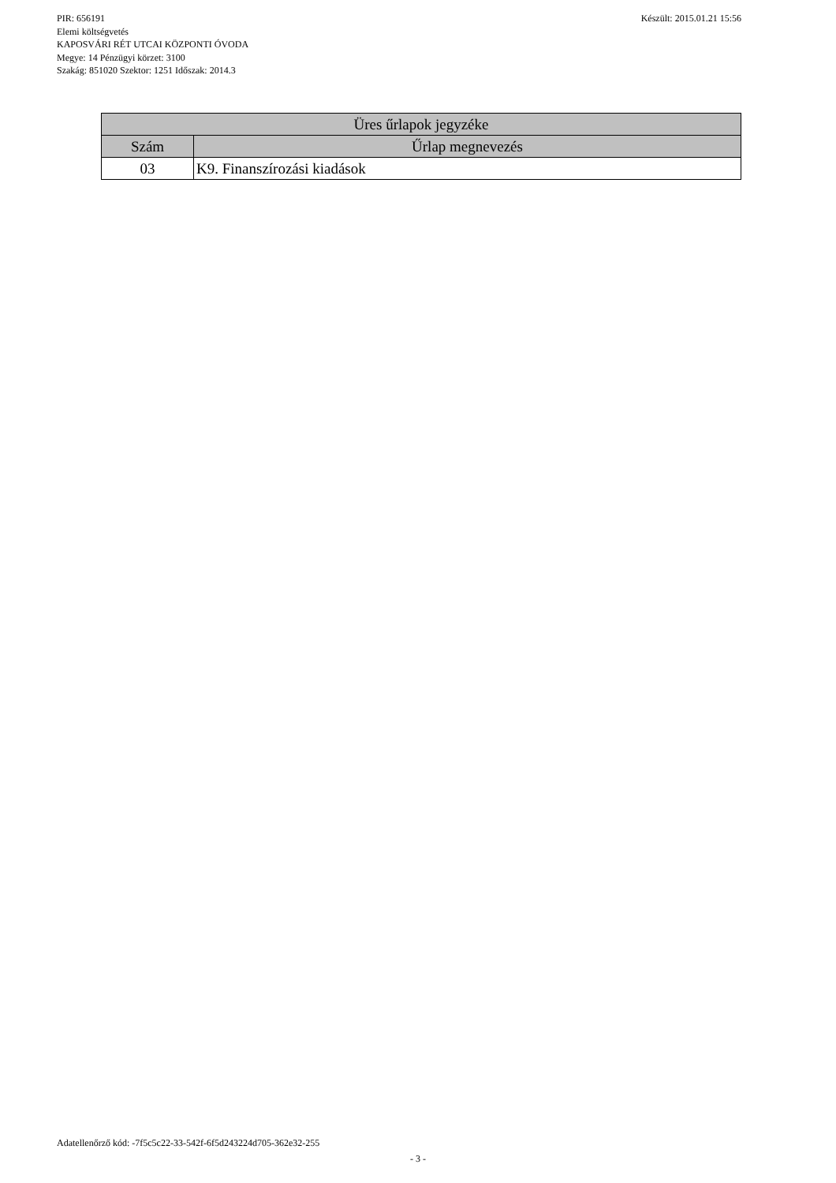Készült: 2015.01.21 15:56 PIR: 656191
Elemi költségvetés
KAPOSVÁRI RÉT UTCAI KÖZPONTI ÓVODA
Megye: 14 Pénzügyi körzet: 3100
Szakág: 851020 Szektor: 1251 Időszak: 2014.3
| Üres űrlapok jegyzéke | |
| --- | --- |
| Szám | Űrlap megnevezés |
| 03 | K9. Finanszírozási kiadások |
Adatellenőrző kód: -7f5c5c22-33-542f-6f5d243224d705-362e32-255
- 3 -